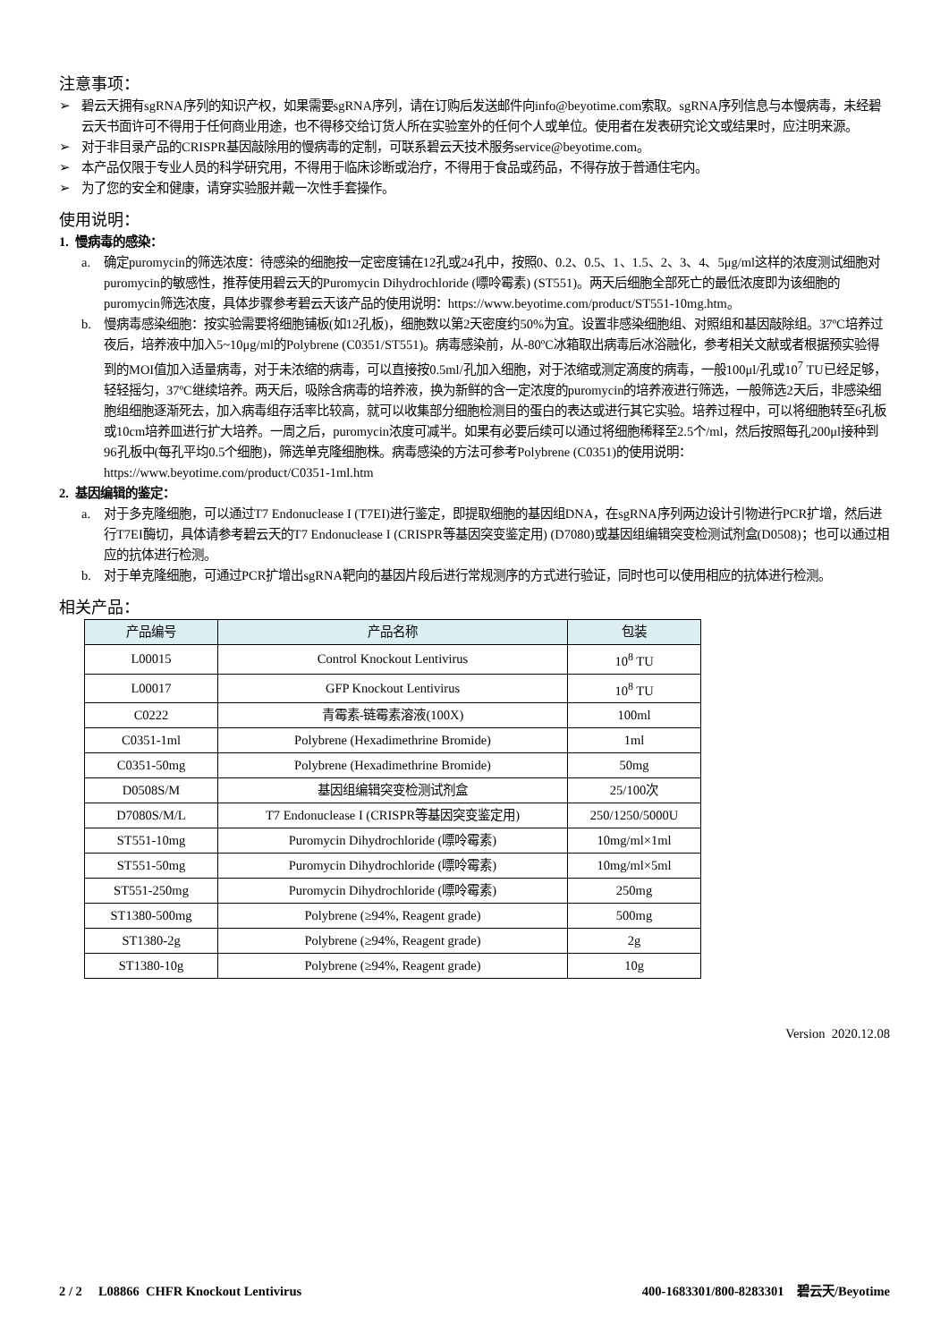注意事项：
➢ 碧云天拥有sgRNA序列的知识产权，如果需要sgRNA序列，请在订购后发送邮件向info@beyotime.com索取。sgRNA序列信息与本慢病毒，未经碧云天书面许可不得用于任何商业用途，也不得移交给订货人所在实验室外的任何个人或单位。使用者在发表研究论文或结果时，应注明来源。
➢ 对于非目录产品的CRISPR基因敲除用的慢病毒的定制，可联系碧云天技术服务service@beyotime.com。
➢ 本产品仅限于专业人员的科学研究用，不得用于临床诊断或治疗，不得用于食品或药品，不得存放于普通住宅内。
➢ 为了您的安全和健康，请穿实验服并戴一次性手套操作。
使用说明：
1. 慢病毒的感染：
a. 确定puromycin的筛选浓度：待感染的细胞按一定密度铺在12孔或24孔中，按照0、0.2、0.5、1、1.5、2、3、4、5μg/ml这样的浓度测试细胞对puromycin的敏感性，推荐使用碧云天的Puromycin Dihydrochloride (嘌呤霉素) (ST551)。两天后细胞全部死亡的最低浓度即为该细胞的puromycin筛选浓度，具体步骤参考碧云天该产品的使用说明：https://www.beyotime.com/product/ST551-10mg.htm。
b. 慢病毒感染细胞：按实验需要将细胞铺板(如12孔板)，细胞数以第2天密度约50%为宜。设置非感染细胞组、对照组和基因敲除组。37ºC培养过夜后，培养液中加入5~10μg/ml的Polybrene (C0351/ST551)。病毒感染前，从-80ºC冰箱取出病毒后冰浴融化，参考相关文献或者根据预实验得到的MOI值加入适量病毒，对于未浓缩的病毒，可以直接按0.5ml/孔加入细胞，对于浓缩或测定滴度的病毒，一般100μl/孔或10<sup>7</sup> TU已经足够，轻轻摇匀，37ºC继续培养。两天后，吸除含病毒的培养液，换为新鲜的含一定浓度的puromycin的培养液进行筛选，一般筛选2天后，非感染细胞组细胞逐渐死去，加入病毒组存活率比较高，就可以收集部分细胞检测目的蛋白的表达或进行其它实验。培养过程中，可以将细胞转至6孔板或10cm培养皿进行扩大培养。一周之后，puromycin浓度可减半。如果有必要后续可以通过将细胞稀释至2.5个/ml，然后按照每孔200μl接种到96孔板中(每孔平均0.5个细胞)，筛选单克隆细胞株。病毒感染的方法可参考Polybrene (C0351)的使用说明：https://www.beyotime.com/product/C0351-1ml.htm
2. 基因编辑的鉴定：
a. 对于多克隆细胞，可以通过T7 Endonuclease I (T7EI)进行鉴定，即提取细胞的基因组DNA，在sgRNA序列两边设计引物进行PCR扩增，然后进行T7EI酶切，具体请参考碧云天的T7 Endonuclease I (CRISPR等基因突变鉴定用) (D7080)或基因组编辑突变检测试剂盒(D0508)；也可以通过相应的抗体进行检测。
b. 对于单克隆细胞，可通过PCR扩增出sgRNA靶向的基因片段后进行常规测序的方式进行验证，同时也可以使用相应的抗体进行检测。
相关产品：
| 产品编号 | 产品名称 | 包装 |
| --- | --- | --- |
| L00015 | Control Knockout Lentivirus | 10<sup>8</sup> TU |
| L00017 | GFP Knockout Lentivirus | 10<sup>8</sup> TU |
| C0222 | 青霉素-链霉素溶液(100X) | 100ml |
| C0351-1ml | Polybrene (Hexadimethrine Bromide) | 1ml |
| C0351-50mg | Polybrene (Hexadimethrine Bromide) | 50mg |
| D0508S/M | 基因组编辑突变检测试剂盒 | 25/100次 |
| D7080S/M/L | T7 Endonuclease I (CRISPR等基因突变鉴定用) | 250/1250/5000U |
| ST551-10mg | Puromycin Dihydrochloride (嘌呤霉素) | 10mg/ml×1ml |
| ST551-50mg | Puromycin Dihydrochloride (嘌呤霉素) | 10mg/ml×5ml |
| ST551-250mg | Puromycin Dihydrochloride (嘌呤霉素) | 250mg |
| ST1380-500mg | Polybrene (≥94%, Reagent grade) | 500mg |
| ST1380-2g | Polybrene (≥94%, Reagent grade) | 2g |
| ST1380-10g | Polybrene (≥94%, Reagent grade) | 10g |
Version 2020.12.08
2 / 2 L08866 CHFR Knockout Lentivirus 400-1683301/800-8283301 碧云天/Beyotime